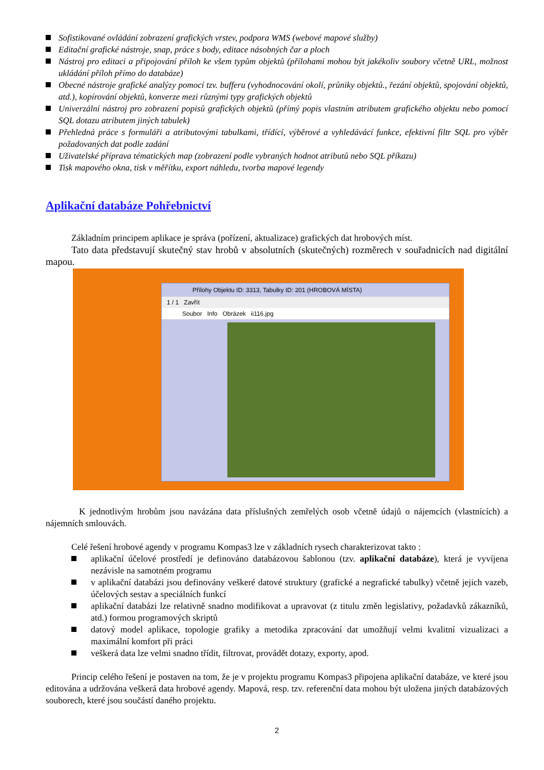Sofistikované ovládání zobrazení grafických vrstev, podpora WMS (webové mapové služby)
Editační grafické nástroje, snap, práce s body, editace násobných čar a ploch
Nástroj pro editaci a připojování příloh ke všem typům objektů (přílohami mohou být jakékoliv soubory včetně URL, možnost ukládání příloh přímo do databáze)
Obecné nástroje grafické analýzy pomocí tzv. bufferu (vyhodnocování okolí, průniky objektů., řezání objektů, spojování objektů, atd.), kopírování objektů, konverze mezi různými typy grafických objektů
Univerzální nástroj pro zobrazení popisů grafických objektů (přímý popis vlastním atributem grafického objektu nebo pomocí SQL dotazu atributem jiných tabulek)
Přehledná práce s formuláři a atributovými tabulkami, třídící, výběrové a vyhledávácí funkce, efektivní filtr SQL pro výběr požadovaných dat podle zadání
Uživatelské příprava tématických map (zobrazení podle vybraných hodnot atributů nebo SQL příkazu)
Tisk mapového okna, tisk v měřítku, export náhledu, tvorba mapové legendy
Aplikační databáze Pohřebnictví
Základním principem aplikace je správa (pořízení, aktualizace) grafických dat hrobových míst.
Tato data představují skutečný stav hrobů v absolutních (skutečných) rozměrech v souřadnicích nad digitální mapou.
Přílohy Objektu ID: 3313, Tabulky ID: 201 (HROBOVÁ MÍSTA)
1 / 1 Zavřít
Soubor Info Obrázek ii116.jpg
K jednotlivým hrobům jsou navázána data příslušných zemřelých osob včetně údajů o nájemcích (vlastnících) a nájemních smlouvách.
Celé řešení hrobové agendy v programu Kompas3 lze v základních rysech charakterizovat takto :
aplikační účelové prostředí je definováno databázovou šablonou (tzv. aplikační databáze), která je vyvíjena nezávisle na samotném programu
v aplikační databázi jsou definovány veškeré datové struktury (grafické a negrafické tabulky) včetně jejich vazeb, účelových sestav a speciálních funkcí
aplikační databázi lze relativně snadno modifikovat a upravovat (z titulu změn legislativy, požadavků zákazníků, atd.) formou programových skriptů
datový model aplikace, topologie grafiky a metodika zpracování dat umožňují velmi kvalitní vizualizaci a maximální komfort při práci
veškerá data lze velmi snadno třídit, filtrovat, provádět dotazy, exporty, apod.
Princip celého řešení je postaven na tom, že je v projektu programu Kompas3 připojena aplikační databáze, ve které jsou editována a udržována veškerá data hrobové agendy. Mapová, resp. tzv. referenční data mohou být uložena jiných databázových souborech, které jsou součástí daného projektu.
2